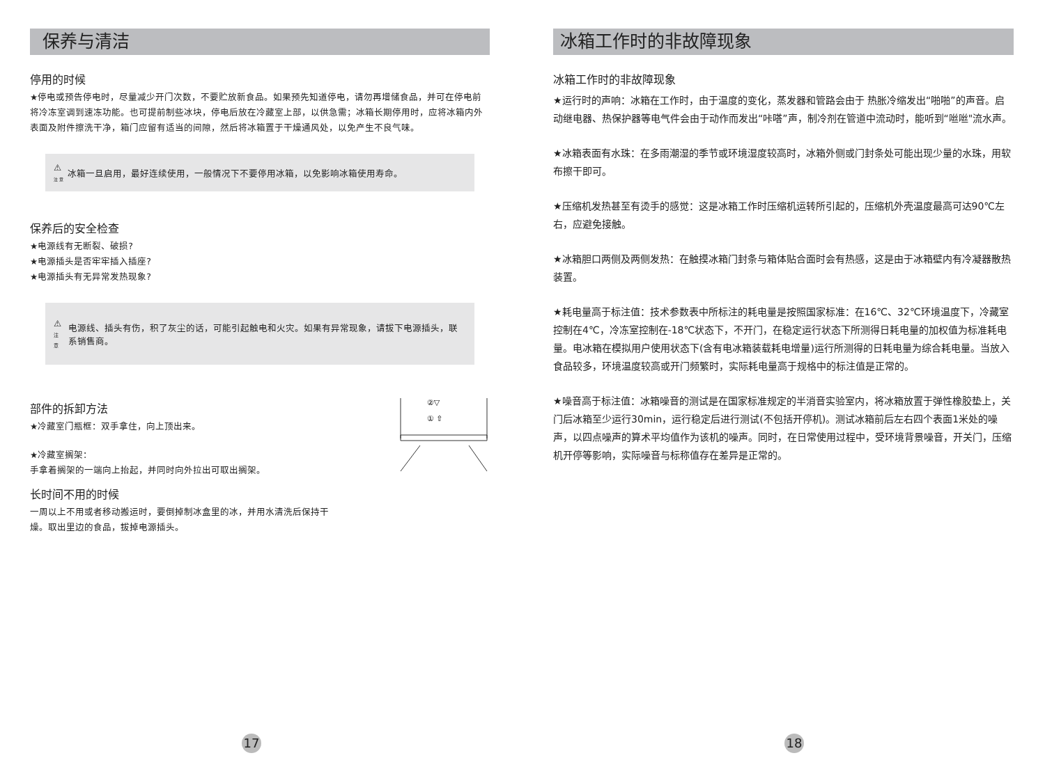保养与清洁
停用的时候
★停电或预告停电时，尽量减少开门次数，不要贮放新食品。如果预先知道停电，请勿再增储食品，并可在停电前将冷冻室调到速冻功能。也可提前制些冰块，停电后放在冷藏室上部，以供急需；冰箱长期停用时，应将冰箱内外表面及附件擦洗干净，箱门应留有适当的间隙，然后将冰箱置于干燥通风处，以免产生不良气味。
⚠
注 意 冰箱一旦启用，最好连续使用，一般情况下不要停用冰箱，以免影响冰箱使用寿命。
保养后的安全检查
★电源线有无断裂、破损?
★电源插头是否牢牢插入插座?
★电源插头有无异常发热现象?
⚠
注 意 电源线、插头有伤，积了灰尘的话，可能引起触电和火灾。如果有异常现象，请拔下电源插头，联系销售商。
部件的拆卸方法
★冷藏室门瓶框：双手拿住，向上顶出来。
★冷藏室搁架：
手拿着搁架的一端向上抬起，并同时向外拉出可取出搁架。
②▽
① ⇧
长时间不用的时候
一周以上不用或者移动搬运时，要倒掉制冰盒里的冰，并用水清洗后保持干
燥。取出里边的食品，拔掉电源插头。
17
冰箱工作时的非故障现象
冰箱工作时的非故障现象
★运行时的声响：冰箱在工作时，由于温度的变化，蒸发器和管路会由于 热胀冷缩发出“啪啪”的声音。启动继电器、热保护器等电气件会由于动作而发出“咔嗒”声，制冷剂在管道中流动时，能听到“咝咝"流水声。
★冰箱表面有水珠：在多雨潮湿的季节或环境湿度较高时，冰箱外侧或门封条处可能出现少量的水珠，用软布擦干即可。
★压缩机发热甚至有烫手的感觉：这是冰箱工作时压缩机运转所引起的，压缩机外壳温度最高可达90℃左右，应避免接触。
★冰箱胆口两侧及两侧发热：在触摸冰箱门封条与箱体贴合面时会有热感，这是由于冰箱壁内有冷凝器散热装置。
★耗电量高于标注值：技术参数表中所标注的耗电量是按照国家标准：在16℃、32℃环境温度下，冷藏室控制在4℃，冷冻室控制在-18℃状态下，不开门，在稳定运行状态下所测得日耗电量的加权值为标准耗电量。电冰箱在模拟用户使用状态下(含有电冰箱装载耗电增量)运行所测得的日耗电量为综合耗电量。当放入食品较多，环境温度较高或开门频繁时，实际耗电量高于规格中的标注值是正常的。
★噪音高于标注值：冰箱噪音的测试是在国家标准规定的半消音实验室内，将冰箱放置于弹性橡胶垫上，关门后冰箱至少运行30min，运行稳定后进行测试(不包括开停机)。测试冰箱前后左右四个表面1米处的噪声，以四点噪声的算术平均值作为该机的噪声。同时，在日常使用过程中，受环境背景噪音，开关门，压缩机开停等影响，实际噪音与标称值存在差异是正常的。
18